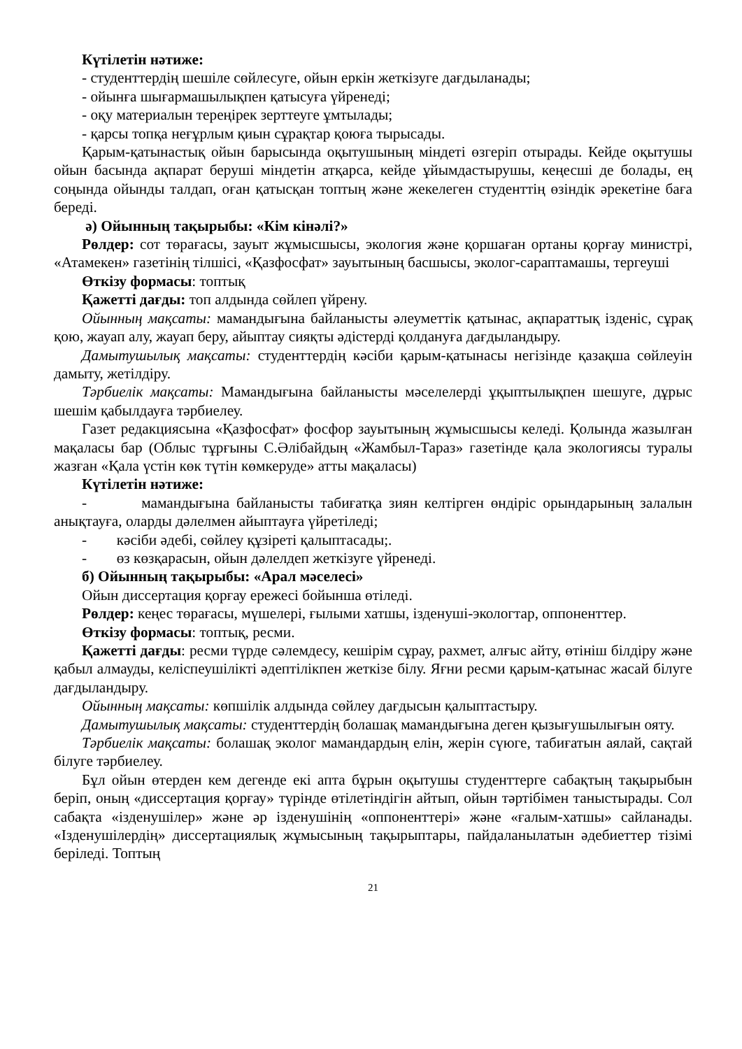Күтілетін нәтиже:
- студенттердің шешіле сөйлесуге, ойын еркін жеткізуге дағдыланады;
- ойынға шығармашылықпен қатысуға үйренеді;
- оқу материалын тереңірек зерттеуге ұмтылады;
- қарсы топқа неғұрлым қиын сұрақтар қоюға тырысады.
Қарым-қатынастық ойын барысында оқытушының міндеті өзгеріп отырады. Кейде оқытушы ойын басында ақпарат беруші міндетін атқарса, кейде ұйымдастырушы, кеңесші де болады, ең соңында ойынды талдап, оған қатысқан топтың және жекелеген студенттің өзіндік әрекетіне баға береді.
ә) Ойынның тақырыбы: «Кім кінәлі?»
Рөлдер: сот төрағасы, зауыт жұмысшысы, экология және қоршаған ортаны қорғау министрі, «Атамекен» газетінің тілшісі, «Қазфосфат» зауытының басшысы, эколог-сараптамашы, тергеуші
Өткізу формасы: топтық
Қажетті дағды: топ алдында сөйлеп үйрену.
Ойынның мақсаты: мамандығына байланысты әлеуметтік қатынас, ақпараттық ізденіс, сұрақ қою, жауап алу, жауап беру, айыптау сияқты әдістерді қолдануға дағдыландыру.
Дамытушылық мақсаты: студенттердің кәсіби қарым-қатынасы негізінде қазақша сөйлеуін дамыту, жетілдіру.
Тәрбиелік мақсаты: Мамандығына байланысты мәселелерді ұқыптылықпен шешуге, дұрыс шешім қабылдауға тәрбиелеу.
Газет редакциясына «Қазфосфат» фосфор зауытының жұмысшысы келеді. Қолында жазылған мақаласы бар (Облыс тұрғыны С.Әлібайдың «Жамбыл-Тараз» газетінде қала экологиясы туралы жазған «Қала үстін көк түтін көмкеруде» атты мақаласы)
Күтілетін нәтиже:
- мамандығына байланысты табиғатқа зиян келтірген өндіріс орындарының залалын анықтауға, оларды дәлелмен айыптауға үйретіледі;
- кәсіби әдебі, сөйлеу құзіреті қалыптасады;.
- өз көзқарасын, ойын дәлелдеп жеткізуге үйренеді.
б) Ойынның тақырыбы: «Арал мәселесі»
Ойын диссертация қорғау ережесі бойынша өтіледі.
Рөлдер: кеңес төрағасы, мүшелері, ғылыми хатшы, ізденуші-экологтар, оппоненттер.
Өткізу формасы: топтық, ресми.
Қажетті дағды: ресми түрде сәлемдесу, кешірім сұрау, рахмет, алғыс айту, өтініш білдіру және қабыл алмауды, келіспеушілікті әдептілікпен жеткізе білу. Яғни ресми қарым-қатынас жасай білуге дағдыландыру.
Ойынның мақсаты: көпшілік алдында сөйлеу дағдысын қалыптастыру.
Дамытушылық мақсаты: студенттердің болашақ мамандығына деген қызығушылығын ояту.
Тәрбиелік мақсаты: болашақ эколог мамандардың елін, жерін сүюге, табиғатын аялай, сақтай білуге тәрбиелеу.
Бұл ойын өтерден кем дегенде екі апта бұрын оқытушы студенттерге сабақтың тақырыбын беріп, оның «диссертация қорғау» түрінде өтілетіндігін айтып, ойын тәртібімен таныстырады. Сол сабақта «ізденушілер» және әр ізденушінің «оппоненттері» және «ғалым-хатшы» сайланады. «Ізденушілердің» диссертациялық жұмысының тақырыптары, пайдаланылатын әдебиеттер тізімі беріледі. Топтың
21